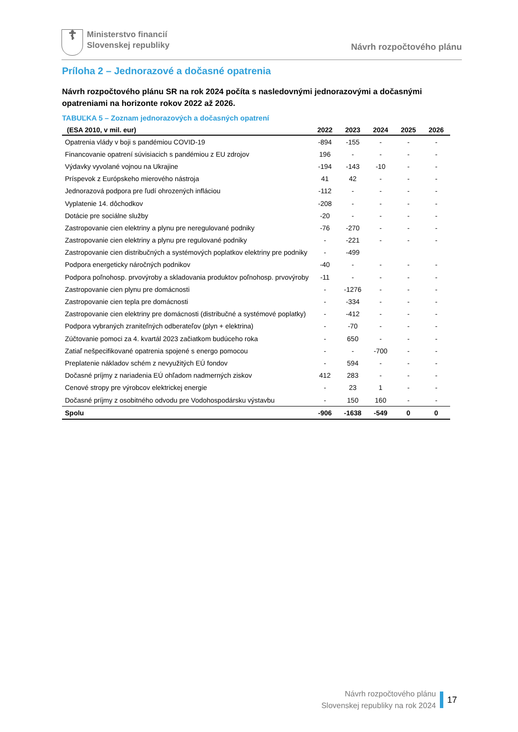☦
Ministerstvo financií
Slovenskej republiky
Návrh rozpočtového plánu
Príloha 2 – Jednorazové a dočasné opatrenia
Návrh rozpočtového plánu SR na rok 2024 počíta s nasledovnými jednorazovými a dočasnými opatreniami na horizonte rokov 2022 až 2026.
TABUĽKA 5 – Zoznam jednorazových a dočasných opatrení
| (ESA 2010, v mil. eur) | 2022 | 2023 | 2024 | 2025 | 2026 |
| --- | --- | --- | --- | --- | --- |
| Opatrenia vlády v boji s pandémiou COVID-19 | -894 | -155 | - | - | - |
| Financovanie opatrení súvisiacich s pandémiou z EU zdrojov | 196 | - | - | - | - |
| Výdavky vyvolané vojnou na Ukrajine | -194 | -143 | -10 | - | - |
| Príspevok z Európskeho mierového nástroja | 41 | 42 | - | - | - |
| Jednorazová podpora pre ľudí ohrozených infláciou | -112 | - | - | - | - |
| Vyplatenie 14. dôchodkov | -208 | - | - | - | - |
| Dotácie pre sociálne služby | -20 | - | - | - | - |
| Zastropovanie cien elektriny a plynu pre neregulované podniky | -76 | -270 | - | - | - |
| Zastropovanie cien elektriny a plynu pre regulované podniky | - | -221 | - | - | - |
| Zastropovanie cien distribučných a systémových poplatkov elektriny pre podniky | - | -499 | | | |
| Podpora energeticky náročných podnikov | -40 | - | - | - | - |
| Podpora poľnohosp. prvovýroby a skladovania produktov poľnohosp. prvovýroby | -11 | - | - | - | - |
| Zastropovanie cien plynu pre domácnosti | - | -1276 | - | - | - |
| Zastropovanie cien tepla pre domácnosti | - | -334 | - | - | - |
| Zastropovanie cien elektriny pre domácnosti (distribučné a systémové poplatky) | - | -412 | - | - | - |
| Podpora vybraných zraniteľných odberateľov (plyn + elektrina) | - | -70 | - | - | - |
| Zúčtovanie pomoci za 4. kvartál 2023 začiatkom budúceho roka | - | 650 | - | - | - |
| Zatiaľ nešpecifikované opatrenia spojené s energo pomocou | - | - | -700 | - | - |
| Preplatenie nákladov schém z nevyužitých EÚ fondov | - | 594 | - | - | - |
| Dočasné príjmy z nariadenia EÚ ohľadom nadmerných ziskov | 412 | 283 | - | - | - |
| Cenové stropy pre výrobcov elektrickej energie | - | 23 | 1 | - | - |
| Dočasné príjmy z osobitného odvodu pre Vodohospodársku výstavbu | - | 150 | 160 | - | - |
| Spolu | -906 | -1638 | -549 | 0 | 0 |
Návrh rozpočtového plánu
Slovenskej republiky na rok 2024
17